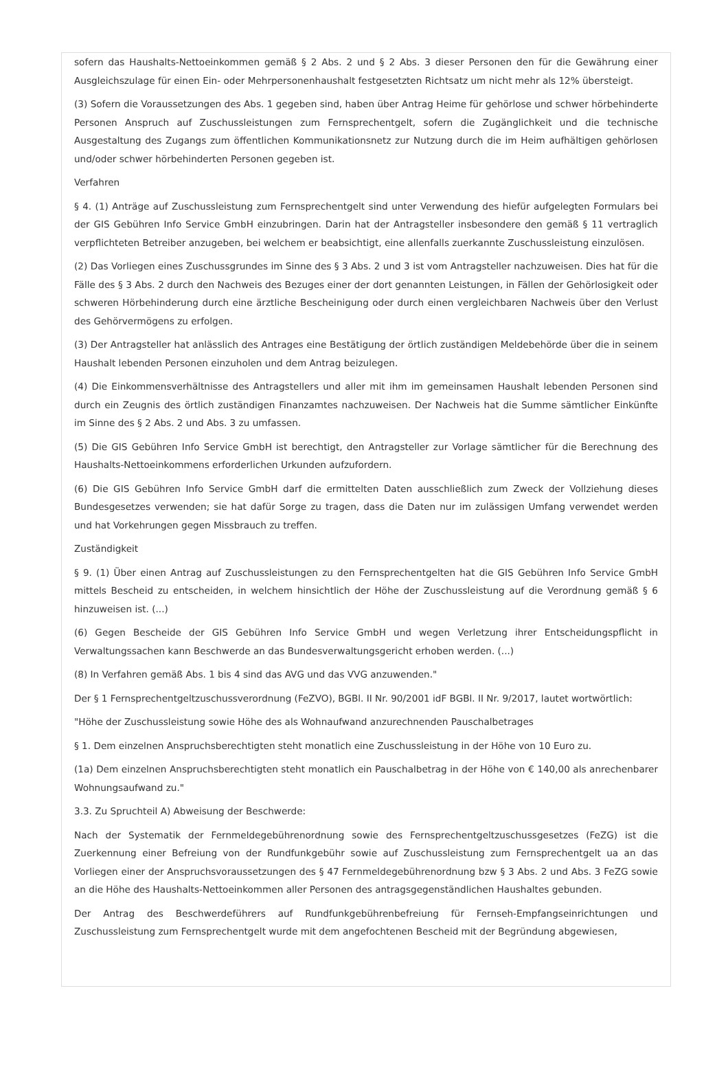sofern das Haushalts-Nettoeinkommen gemäß § 2 Abs. 2 und § 2 Abs. 3 dieser Personen den für die Gewährung einer Ausgleichszulage für einen Ein- oder Mehrpersonenhaushalt festgesetzten Richtsatz um nicht mehr als 12% übersteigt.
(3) Sofern die Voraussetzungen des Abs. 1 gegeben sind, haben über Antrag Heime für gehörlose und schwer hörbehinderte Personen Anspruch auf Zuschussleistungen zum Fernsprechentgelt, sofern die Zugänglichkeit und die technische Ausgestaltung des Zugangs zum öffentlichen Kommunikationsnetz zur Nutzung durch die im Heim aufhältigen gehörlosen und/oder schwer hörbehinderten Personen gegeben ist.
Verfahren
§ 4. (1) Anträge auf Zuschussleistung zum Fernsprechentgelt sind unter Verwendung des hiefür aufgelegten Formulars bei der GIS Gebühren Info Service GmbH einzubringen. Darin hat der Antragsteller insbesondere den gemäß § 11 vertraglich verpflichteten Betreiber anzugeben, bei welchem er beabsichtigt, eine allenfalls zuerkannte Zuschussleistung einzulösen.
(2) Das Vorliegen eines Zuschussgrundes im Sinne des § 3 Abs. 2 und 3 ist vom Antragsteller nachzuweisen. Dies hat für die Fälle des § 3 Abs. 2 durch den Nachweis des Bezuges einer der dort genannten Leistungen, in Fällen der Gehörlosigkeit oder schweren Hörbehinderung durch eine ärztliche Bescheinigung oder durch einen vergleichbaren Nachweis über den Verlust des Gehörvermögens zu erfolgen.
(3) Der Antragsteller hat anlässlich des Antrages eine Bestätigung der örtlich zuständigen Meldebehörde über die in seinem Haushalt lebenden Personen einzuholen und dem Antrag beizulegen.
(4) Die Einkommensverhältnisse des Antragstellers und aller mit ihm im gemeinsamen Haushalt lebenden Personen sind durch ein Zeugnis des örtlich zuständigen Finanzamtes nachzuweisen. Der Nachweis hat die Summe sämtlicher Einkünfte im Sinne des § 2 Abs. 2 und Abs. 3 zu umfassen.
(5) Die GIS Gebühren Info Service GmbH ist berechtigt, den Antragsteller zur Vorlage sämtlicher für die Berechnung des Haushalts-Nettoeinkommens erforderlichen Urkunden aufzufordern.
(6) Die GIS Gebühren Info Service GmbH darf die ermittelten Daten ausschließlich zum Zweck der Vollziehung dieses Bundesgesetzes verwenden; sie hat dafür Sorge zu tragen, dass die Daten nur im zulässigen Umfang verwendet werden und hat Vorkehrungen gegen Missbrauch zu treffen.
Zuständigkeit
§ 9. (1) Über einen Antrag auf Zuschussleistungen zu den Fernsprechentgelten hat die GIS Gebühren Info Service GmbH mittels Bescheid zu entscheiden, in welchem hinsichtlich der Höhe der Zuschussleistung auf die Verordnung gemäß § 6 hinzuweisen ist. (...)
(6) Gegen Bescheide der GIS Gebühren Info Service GmbH und wegen Verletzung ihrer Entscheidungspflicht in Verwaltungssachen kann Beschwerde an das Bundesverwaltungsgericht erhoben werden. (...)
(8) In Verfahren gemäß Abs. 1 bis 4 sind das AVG und das VVG anzuwenden."
Der § 1 Fernsprechentgeltzuschussverordnung (FeZVO), BGBl. II Nr. 90/2001 idF BGBl. II Nr. 9/2017, lautet wortwörtlich:
"Höhe der Zuschussleistung sowie Höhe des als Wohnaufwand anzurechnenden Pauschalbetrages
§ 1. Dem einzelnen Anspruchsberechtigten steht monatlich eine Zuschussleistung in der Höhe von 10 Euro zu.
(1a) Dem einzelnen Anspruchsberechtigten steht monatlich ein Pauschalbetrag in der Höhe von € 140,00 als anrechenbarer Wohnungsaufwand zu."
3.3. Zu Spruchteil A) Abweisung der Beschwerde:
Nach der Systematik der Fernmeldegebührenordnung sowie des Fernsprechentgeltzuschussgesetzes (FeZG) ist die Zuerkennung einer Befreiung von der Rundfunkgebühr sowie auf Zuschussleistung zum Fernsprechentgelt ua an das Vorliegen einer der Anspruchsvoraussetzungen des § 47 Fernmeldegebührenordnung bzw § 3 Abs. 2 und Abs. 3 FeZG sowie an die Höhe des Haushalts-Nettoeinkommen aller Personen des antragsgegenständlichen Haushaltes gebunden.
Der Antrag des Beschwerdeführers auf Rundfunkgebührenbefreiung für Fernseh-Empfangseinrichtungen und Zuschussleistung zum Fernsprechentgelt wurde mit dem angefochtenen Bescheid mit der Begründung abgewiesen,